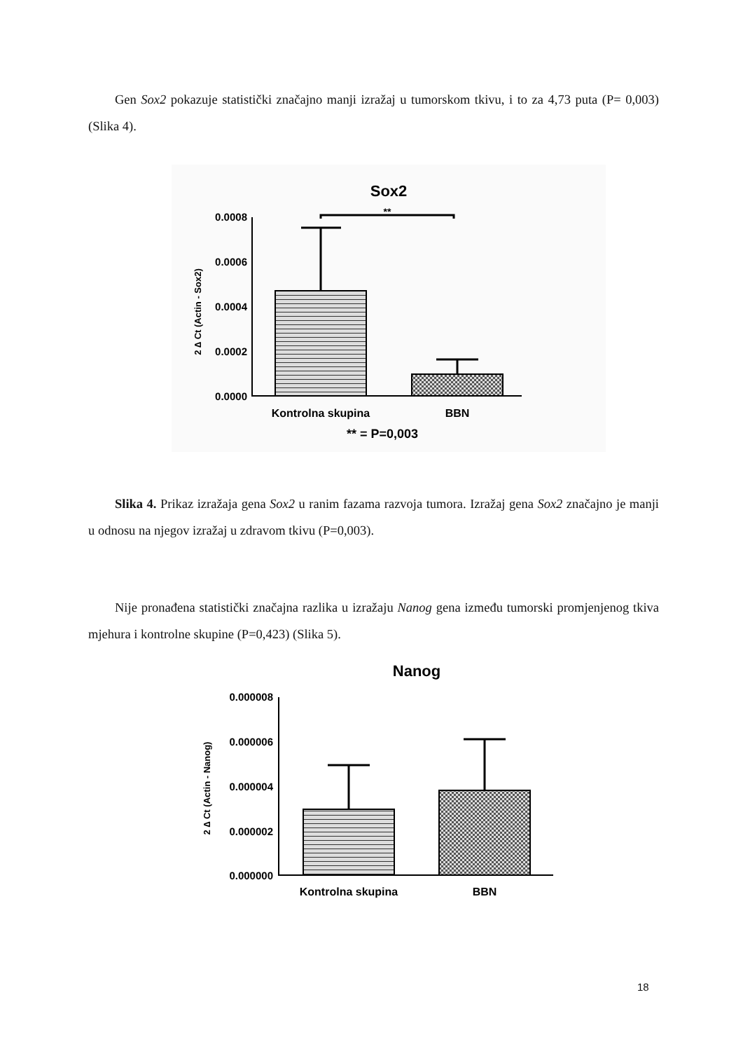Gen Sox2 pokazuje statistički značajno manji izražaj u tumorskom tkivu, i to za 4,73 puta (P= 0,003) (Slika 4).
Sox2
**
0.0008
0.0006
0.0004
0.0002
0.0000
Kontrolna skupina
BBN
** = P=0,003
2 ∆ Ct (Actin - Sox2)
Slika 4. Prikaz izražaja gena Sox2 u ranim fazama razvoja tumora. Izražaj gena Sox2 značajno je manji u odnosu na njegov izražaj u zdravom tkivu (P=0,003).
Nije pronađena statistički značajna razlika u izražaju Nanog gena između tumorski promjenjenog tkiva mjehura i kontrolne skupine (P=0,423) (Slika 5).
Nanog
0.000008
0.000006
0.000004
0.000002
0.000000
Kontrolna skupina
BBN
2 ∆ Ct (Actin - Nanog)
18